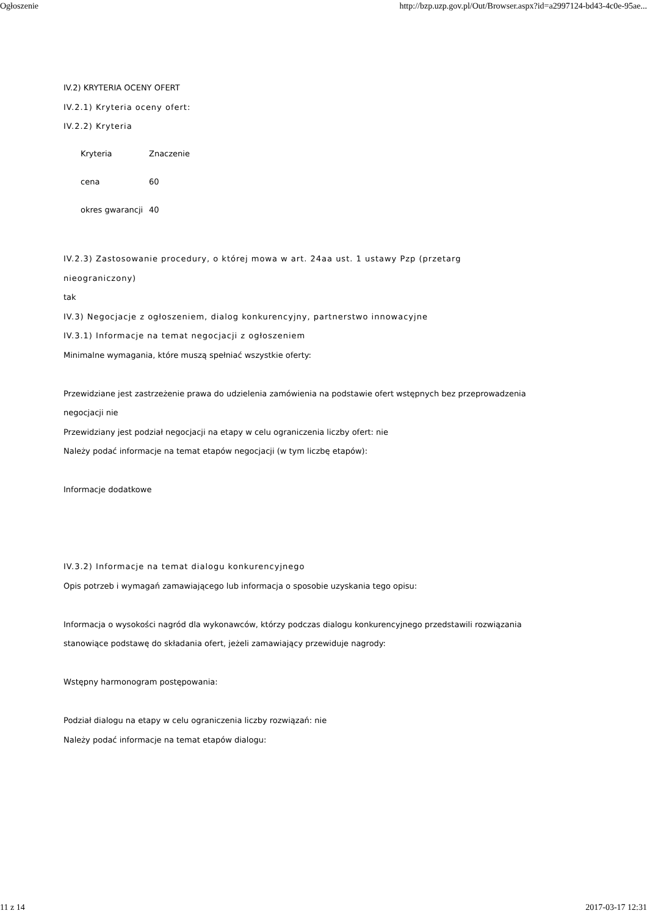Ogłoszenie http://bzp.uzp.gov.pl/Out/Browser.aspx?id=a2997124-bd43-4c0e-95ae...
IV.2) KRYTERIA OCENY OFERT
IV.2.1) Kryteria oceny ofert:
IV.2.2) Kryteria
| Kryteria | Znaczenie |
| cena | 60 |
| okres gwarancji | 40 |
IV.2.3) Zastosowanie procedury, o której mowa w art. 24aa ust. 1 ustawy Pzp (przetarg nieograniczony)
tak
IV.3) Negocjacje z ogłoszeniem, dialog konkurencyjny, partnerstwo innowacyjne
IV.3.1) Informacje na temat negocjacji z ogłoszeniem
Minimalne wymagania, które muszą spełniać wszystkie oferty:
Przewidziane jest zastrzeżenie prawa do udzielenia zamówienia na podstawie ofert wstępnych bez przeprowadzenia negocjacji nie
Przewidziany jest podział negocjacji na etapy w celu ograniczenia liczby ofert: nie
Należy podać informacje na temat etapów negocjacji (w tym liczbę etapów):
Informacje dodatkowe
IV.3.2) Informacje na temat dialogu konkurencyjnego
Opis potrzeb i wymagań zamawiającego lub informacja o sposobie uzyskania tego opisu:
Informacja o wysokości nagród dla wykonawców, którzy podczas dialogu konkurencyjnego przedstawili rozwiązania stanowiące podstawę do składania ofert, jeżeli zamawiający przewiduje nagrody:
Wstępny harmonogram postępowania:
Podział dialogu na etapy w celu ograniczenia liczby rozwiązań: nie
Należy podać informacje na temat etapów dialogu:
11 z 14 2017-03-17 12:31